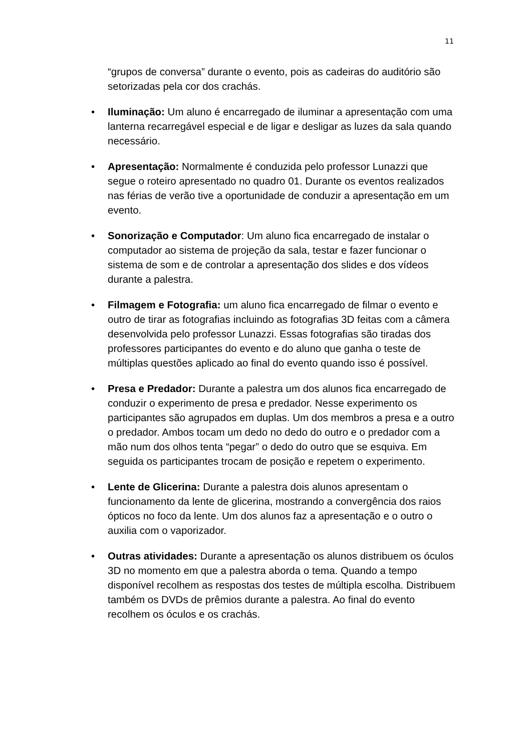11
“grupos de conversa” durante o evento, pois as cadeiras do auditório são setorizadas pela cor dos crachás.
• Iluminação: Um aluno é encarregado de iluminar a apresentação com uma lanterna recarregável especial e de ligar e desligar as luzes da sala quando necessário.
• Apresentação: Normalmente é conduzida pelo professor Lunazzi que segue o roteiro apresentado no quadro 01. Durante os eventos realizados nas férias de verão tive a oportunidade de conduzir a apresentação em um evento.
• Sonorização e Computador: Um aluno fica encarregado de instalar o computador ao sistema de projeção da sala, testar e fazer funcionar o sistema de som e de controlar a apresentação dos slides e dos vídeos durante a palestra.
• Filmagem e Fotografia: um aluno fica encarregado de filmar o evento e outro de tirar as fotografias incluindo as fotografias 3D feitas com a câmera desenvolvida pelo professor Lunazzi. Essas fotografias são tiradas dos professores participantes do evento e do aluno que ganha o teste de múltiplas questões aplicado ao final do evento quando isso é possível.
• Presa e Predador: Durante a palestra um dos alunos fica encarregado de conduzir o experimento de presa e predador. Nesse experimento os participantes são agrupados em duplas. Um dos membros a presa e a outro o predador. Ambos tocam um dedo no dedo do outro e o predador com a mão num dos olhos tenta “pegar” o dedo do outro que se esquiva. Em seguida os participantes trocam de posição e repetem o experimento.
• Lente de Glicerina: Durante a palestra dois alunos apresentam o funcionamento da lente de glicerina, mostrando a convergência dos raios ópticos no foco da lente. Um dos alunos faz a apresentação e o outro o auxilia com o vaporizador.
• Outras atividades: Durante a apresentação os alunos distribuem os óculos 3D no momento em que a palestra aborda o tema. Quando a tempo disponível recolhem as respostas dos testes de múltipla escolha. Distribuem também os DVDs de prêmios durante a palestra. Ao final do evento recolhem os óculos e os crachás.